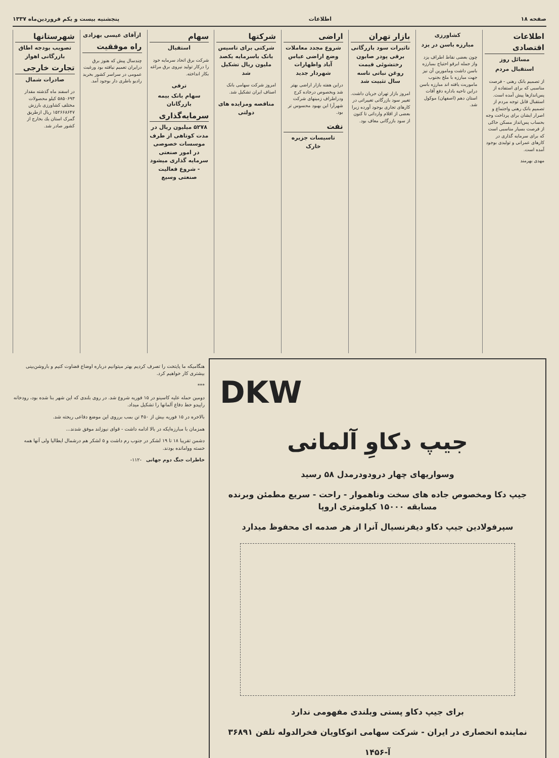صفحه ۱۸ اطلاعات پنجشنبه بیست و یکم فروردین‌ماه ۱۳۳۷
اطلاعات اقتصادی
مسائل روز
استقبال مردم
از تصمیم بانک رهنی - فرصت مناسبی که برای استفاده از پس‌اندازها پیش آمده است. استقبال قابل توجه مردم از تصمیم بانک رهنی واجتماع و اصرار ایشان برای پرداخت وجه بحساب پس‌انداز مسکن حاکی از فرصت بسیار مناسبی است که برای سرمایه گذاری در کارهای عمرانی و تولیدی بوجود آمده است.
مهدی بهرمند
کشاورزی
مبارزه باسن در یزد
چون بعضی نقاط اطراف یزد واز جمله ابرقو احتیاج بمبارزه باسن داشت ومامورین آن نیز جهت مبارزه با ملخ بجنوب ماموریت یافته اند مبارزه باسن دراین ناحیه باداره دفع آفات استان دهم (اصفهان) موکول شد.
بازار تهران
تاثیرات سود بازرگانی برقی پودر صابون رختشوئی قیمت روغن نباتی تاسه سال تثبیت شد
امروز بازار تهران جریان داشت. تغییر سود بازرگانی تغییراتی در کارهای تجاری بوجود آورده زیرا بعضی از اقلام وارداتی تا کنون از سود بازرگانی معاف بود.
اراضی
شروع مجدد معاملات وضع اراضی عباس آباد واظهارات شهردار جدید
دراین هفته بازار اراضی بهتر شد وبخصوص درجاده کرج ودراطراف زمینهای شرکت شهرآرا این بهبود محسوس تر بود.
نفت
تاسیسات جزیره خارک
شرکتها
شرکتی برای تاسیس بانک باسرمایه یکصد ملیون ریال تشکیل شد
امروز شرکت سهامی بانک اصناف ایران تشکیل شد.
مناقصه ومزایده های دولتی
سهام
استقبال
شرکت برق اتحاد سرمایه خود را درکار تولید نیروی برق مراغه بکار انداخته.
ترقی
سهام بانک بیمه بازرگانان
سرمایه‌گذاری
۵۲۷۸ میلیون ریال در مدت کوتاهی از طرف موسسات خصوصی در امور صنعتی سرمایه گذاری میشود - شروع فعالیت صنعتی وسیع
ازآقای عیسی بهزادی
راه موفقیت
چندسال پیش که هنوز برق درایران تعمیم نیافته بود ورغبت عمومی در سراسر کشور بخرید رادیو باطری دار بوجود آمد.
شهرستانها
تصویب بودجه اطاق بازرگانی اهواز
تجارت خارجی
صادرات شمال
در اسفند ماه گذشته مقدار ۵۸۵۰۶۹۳ کیلو محصولات مختلف کشاورزی بارزش ۱۵۲۶۶۸۶۴۷ ریال ازطریق گمرک استان یك بخارج از کشور صادر شد.
DKW
جیپ دکاوِ آلمانی
وسواریهای چهار درودودرمدل ۵۸ رسید
جیپ دکا ومخصوص جاده های سخت وناهموار - راحت - سریع مطمئن وبرنده مسابقه ۱۵۰۰۰ کیلومتری اروپا
سپرفولادین جیپ دکاو دیفرنسیال آنرا از هر صدمه ای محفوظ میدارد
برای جیپ دکاو پستی وبلندی مفهومی ندارد
نماینده انحصاری در ایران - شرکت سهامی اتوکاویان فخرالدوله تلفن ۳۶۸۹۱
آ-۱۴۵۶
هنگامیکه ما پایتخت را تصرف کردیم بهتر میتوانیم درباره اوضاع قضاوت کنیم و باروشن‌بینی بیشتری کار خواهیم کرد.
***
دومین حمله علیه کاسینو در ۱۵ فوریه شروع شد. در روی بلندی که این شهر بنا شده بود، رودخانه راپیدو خط دفاع آلمانها را تشکیل میداد.
بالاخره در ۱۵ فوریه بیش از ۴۵۰ تن بمب برروی این موضع دفاعی ریخته شد.
همزمان با مبارزه‌ایکه در بالا ادامه داشت - قوای نیوزلند موفق شدند...
دشمن تقریبا ۱۸ تا ۱۹ لشکر در جنوب رم داشت و ۵ لشکر هم درشمال ایطالیا ولی آنها همه خسته ووامانده بودند.
خاطرات جنگ دوم جهانی -۱۱۲-